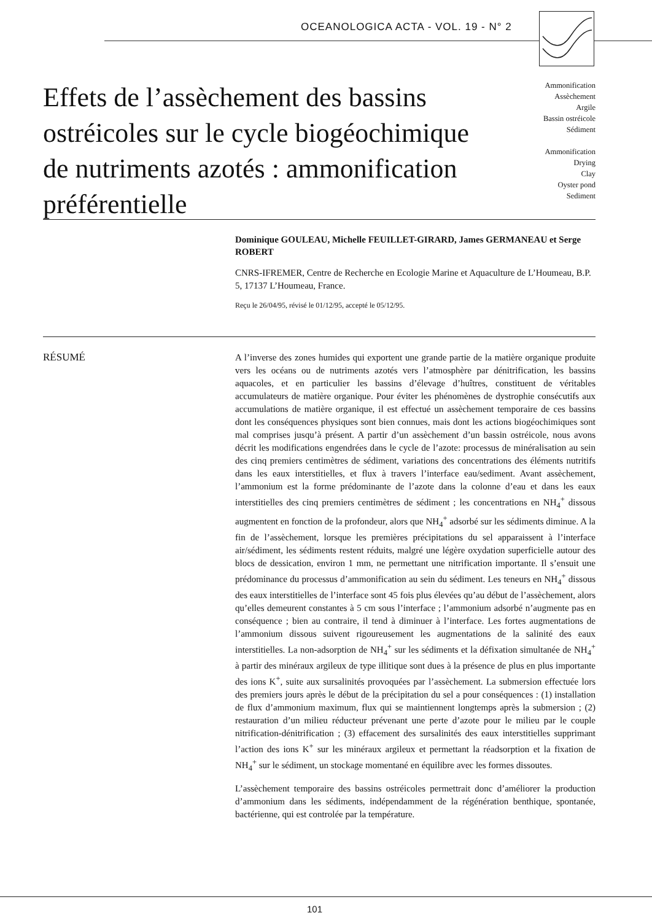OCEANOLOGICA ACTA - VOL. 19 - N° 2
Effets de l’assèchement des bassins ostréicoles sur le cycle biogéochimique de nutriments azotés : ammonification préférentielle
Ammonification
Assèchement
Argile
Bassin ostréicole
Sédiment
Ammonification
Drying
Clay
Oyster pond
Sediment
Dominique GOULEAU, Michelle FEUILLET-GIRARD, James GERMANEAU et Serge ROBERT
CNRS-IFREMER, Centre de Recherche en Ecologie Marine et Aquaculture de L’Houmeau, B.P. 5, 17137 L’Houmeau, France.
Reçu le 26/04/95, révisé le 01/12/95, accepté le 05/12/95.
RÉSUMÉ
A l’inverse des zones humides qui exportent une grande partie de la matière organique produite vers les océans ou de nutriments azotés vers l’atmosphère par dénitrification, les bassins aquacoles, et en particulier les bassins d’élevage d’huîtres, constituent de véritables accumulateurs de matière organique. Pour éviter les phénomènes de dystrophie consécutifs aux accumulations de matière organique, il est effectué un assèchement temporaire de ces bassins dont les conséquences physiques sont bien connues, mais dont les actions biogéochimiques sont mal comprises jusqu’à présent. A partir d’un assèchement d’un bassin ostréicole, nous avons décrit les modifications engendrées dans le cycle de l’azote: processus de minéralisation au sein des cinq premiers centimètres de sédiment, variations des concentrations des éléments nutritifs dans les eaux interstitielles, et flux à travers l’interface eau/sediment. Avant assèchement, l’ammonium est la forme prédominante de l’azote dans la colonne d’eau et dans les eaux interstitielles des cinq premiers centimètres de sédiment ; les concentrations en NH<sub>4</sub><sup>+</sup> dissous augmentent en fonction de la profondeur, alors que NH<sub>4</sub><sup>+</sup> adsorbé sur les sédiments diminue. A la fin de l’assèchement, lorsque les premières précipitations du sel apparaissent à l’interface air/sédiment, les sédiments restent réduits, malgré une légère oxydation superficielle autour des blocs de dessication, environ 1 mm, ne permettant une nitrification importante. Il s’ensuit une prédominance du processus d’ammonification au sein du sédiment. Les teneurs en NH<sub>4</sub><sup>+</sup> dissous des eaux interstitielles de l’interface sont 45 fois plus élevées qu’au début de l’assèchement, alors qu’elles demeurent constantes à 5 cm sous l’interface ; l’ammonium adsorbé n’augmente pas en conséquence ; bien au contraire, il tend à diminuer à l’interface. Les fortes augmentations de l’ammonium dissous suivent rigoureusement les augmentations de la salinité des eaux interstitielles. La non-adsorption de NH<sub>4</sub><sup>+</sup> sur les sédiments et la défixation simultanée de NH<sub>4</sub><sup>+</sup> à partir des minéraux argileux de type illitique sont dues à la présence de plus en plus importante des ions K<sup>+</sup>, suite aux sursalinités provoquées par l’assèchement. La submersion effectuée lors des premiers jours après le début de la précipitation du sel a pour conséquences : (1) installation de flux d’ammonium maximum, flux qui se maintiennent longtemps après la submersion ; (2) restauration d’un milieu réducteur prévenant une perte d’azote pour le milieu par le couple nitrification-dénitrification ; (3) effacement des sursalinités des eaux interstitielles supprimant l’action des ions K<sup>+</sup> sur les minéraux argileux et permettant la réadsorption et la fixation de NH<sub>4</sub><sup>+</sup> sur le sédiment, un stockage momentané en équilibre avec les formes dissoutes.
L’assèchement temporaire des bassins ostréicoles permettrait donc d’améliorer la production d’ammonium dans les sédiments, indépendamment de la régénération benthique, spontanée, bactérienne, qui est controlée par la température.
101